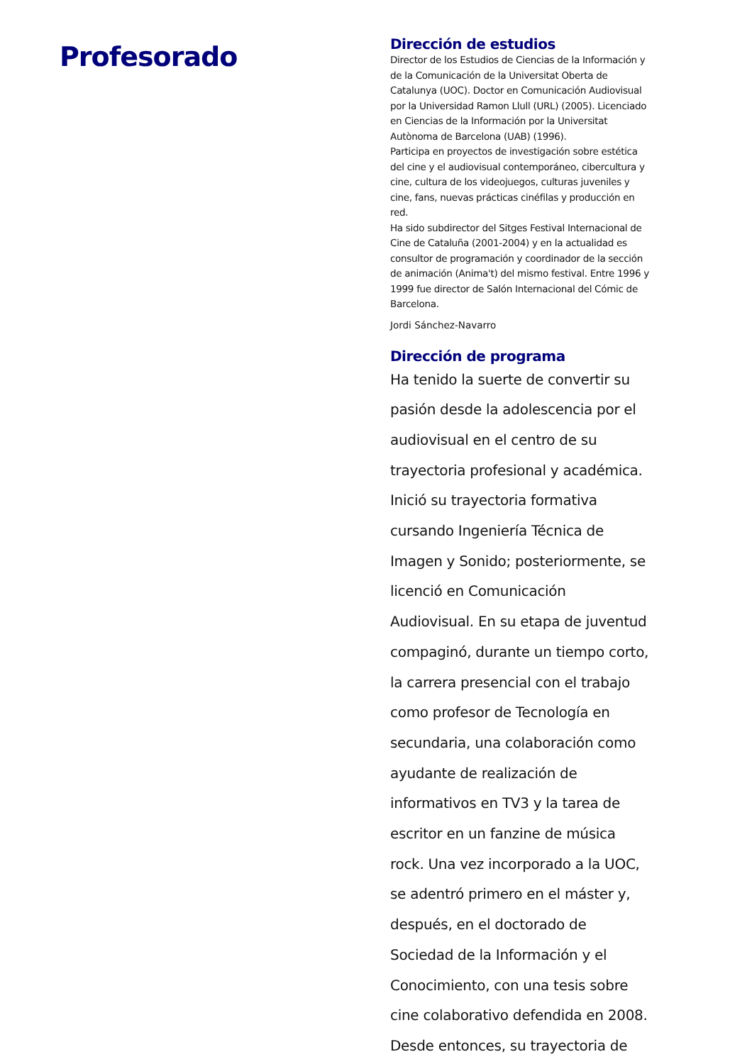Profesorado
Dirección de estudios
Director de los Estudios de Ciencias de la Información y de la Comunicación de la Universitat Oberta de Catalunya (UOC). Doctor en Comunicación Audiovisual por la Universidad Ramon Llull (URL) (2005). Licenciado en Ciencias de la Información por la Universitat Autònoma de Barcelona (UAB) (1996).
Participa en proyectos de investigación sobre estética del cine y el audiovisual contemporáneo, cibercultura y cine, cultura de los videojuegos, culturas juveniles y cine, fans, nuevas prácticas cinéfilas y producción en red.
Ha sido subdirector del Sitges Festival Internacional de Cine de Cataluña (2001-2004) y en la actualidad es consultor de programación y coordinador de la sección de animación (Anima't) del mismo festival. Entre 1996 y 1999 fue director de Salón Internacional del Cómic de Barcelona.
Jordi Sánchez-Navarro
Dirección de programa
Ha tenido la suerte de convertir su pasión desde la adolescencia por el audiovisual en el centro de su trayectoria profesional y académica. Inició su trayectoria formativa cursando Ingeniería Técnica de Imagen y Sonido; posteriormente, se licenció en Comunicación Audiovisual. En su etapa de juventud compaginó, durante un tiempo corto, la carrera presencial con el trabajo como profesor de Tecnología en secundaria, una colaboración como ayudante de realización de informativos en TV3 y la tarea de escritor en un fanzine de música rock. Una vez incorporado a la UOC, se adentró primero en el máster y, después, en el doctorado de Sociedad de la Información y el Conocimiento, con una tesis sobre cine colaborativo defendida en 2008. Desde entonces, su trayectoria de